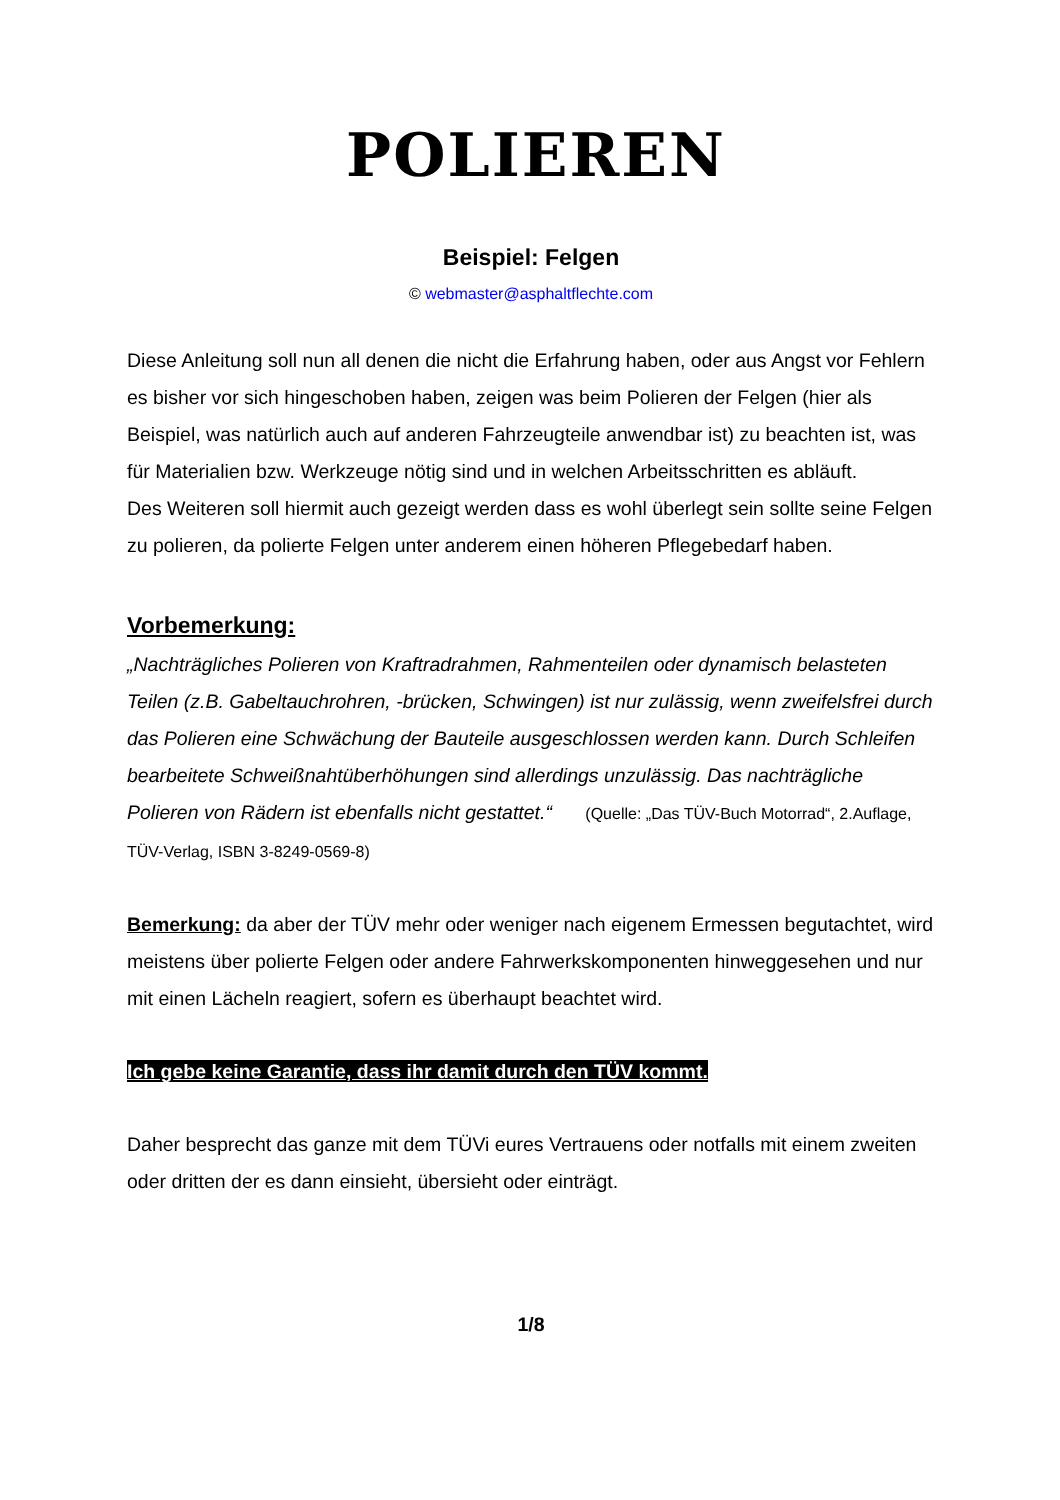POLIEREN
Beispiel: Felgen
© webmaster@asphaltflechte.com
Diese Anleitung soll nun all denen die nicht die Erfahrung haben, oder aus Angst vor Fehlern es bisher vor sich hingeschoben haben, zeigen was beim Polieren der Felgen (hier als Beispiel, was natürlich auch auf anderen Fahrzeugteile anwendbar ist) zu beachten ist, was für Materialien bzw. Werkzeuge nötig sind und in welchen Arbeitsschritten es abläuft.
Des Weiteren soll hiermit auch gezeigt werden dass es wohl überlegt sein sollte seine Felgen zu polieren, da polierte Felgen unter anderem einen höheren Pflegebedarf haben.
Vorbemerkung:
„Nachträgliches Polieren von Kraftradrahmen, Rahmenteilen oder dynamisch belasteten Teilen (z.B. Gabeltauchrohren, -brücken, Schwingen) ist nur zulässig, wenn zweifelsfrei durch das Polieren eine Schwächung der Bauteile ausgeschlossen werden kann. Durch Schleifen bearbeitete Schweißnahtüberhöhungen sind allerdings unzulässig. Das nachträgliche Polieren von Rädern ist ebenfalls nicht gestattet.“ (Quelle: „Das TÜV-Buch Motorrad“, 2.Auflage, TÜV-Verlag, ISBN 3-8249-0569-8)
Bemerkung: da aber der TÜV mehr oder weniger nach eigenem Ermessen begutachtet, wird meistens über polierte Felgen oder andere Fahrwerkskomponenten hinweggesehen und nur mit einen Lächeln reagiert, sofern es überhaupt beachtet wird.
Ich gebe keine Garantie, dass ihr damit durch den TÜV kommt.
Daher besprecht das ganze mit dem TÜVi eures Vertrauens oder notfalls mit einem zweiten oder dritten der es dann einsieht, übersieht oder einträgt.
1/8